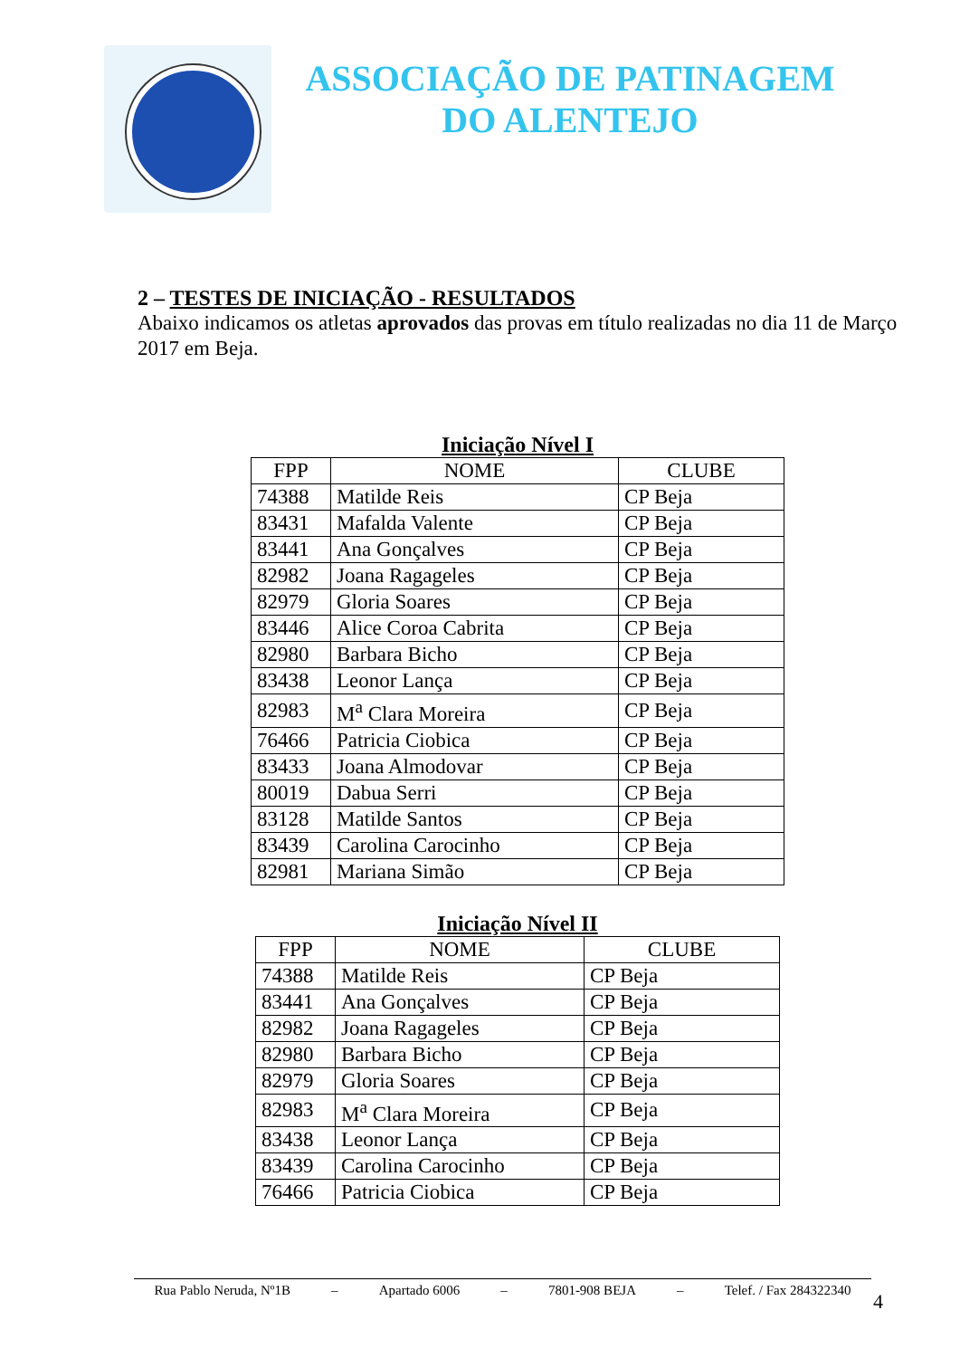ASSOCIAÇÃO DE PATINAGEM
DO ALENTEJO
2 – TESTES DE INICIAÇÃO - RESULTADOS
Abaixo indicamos os atletas aprovados das provas em título realizadas no dia 11 de Março 2017 em Beja.
Iniciação Nível I
| FPP | NOME | CLUBE |
| --- | --- | --- |
| 74388 | Matilde Reis | CP Beja |
| 83431 | Mafalda Valente | CP Beja |
| 83441 | Ana Gonçalves | CP Beja |
| 82982 | Joana Ragageles | CP Beja |
| 82979 | Gloria Soares | CP Beja |
| 83446 | Alice Coroa Cabrita | CP Beja |
| 82980 | Barbara Bicho | CP Beja |
| 83438 | Leonor Lança | CP Beja |
| 82983 | M<sup>a</sup> Clara Moreira | CP Beja |
| 76466 | Patricia Ciobica | CP Beja |
| 83433 | Joana Almodovar | CP Beja |
| 80019 | Dabua Serri | CP Beja |
| 83128 | Matilde Santos | CP Beja |
| 83439 | Carolina Carocinho | CP Beja |
| 82981 | Mariana Simão | CP Beja |
Iniciação Nível II
| FPP | NOME | CLUBE |
| --- | --- | --- |
| 74388 | Matilde Reis | CP Beja |
| 83441 | Ana Gonçalves | CP Beja |
| 82982 | Joana Ragageles | CP Beja |
| 82980 | Barbara Bicho | CP Beja |
| 82979 | Gloria Soares | CP Beja |
| 82983 | M<sup>a</sup> Clara Moreira | CP Beja |
| 83438 | Leonor Lança | CP Beja |
| 83439 | Carolina Carocinho | CP Beja |
| 76466 | Patricia Ciobica | CP Beja |
Rua Pablo Neruda, Nº1B – Apartado 6006 – 7801-908 BEJA – Telef. / Fax 284322340
4